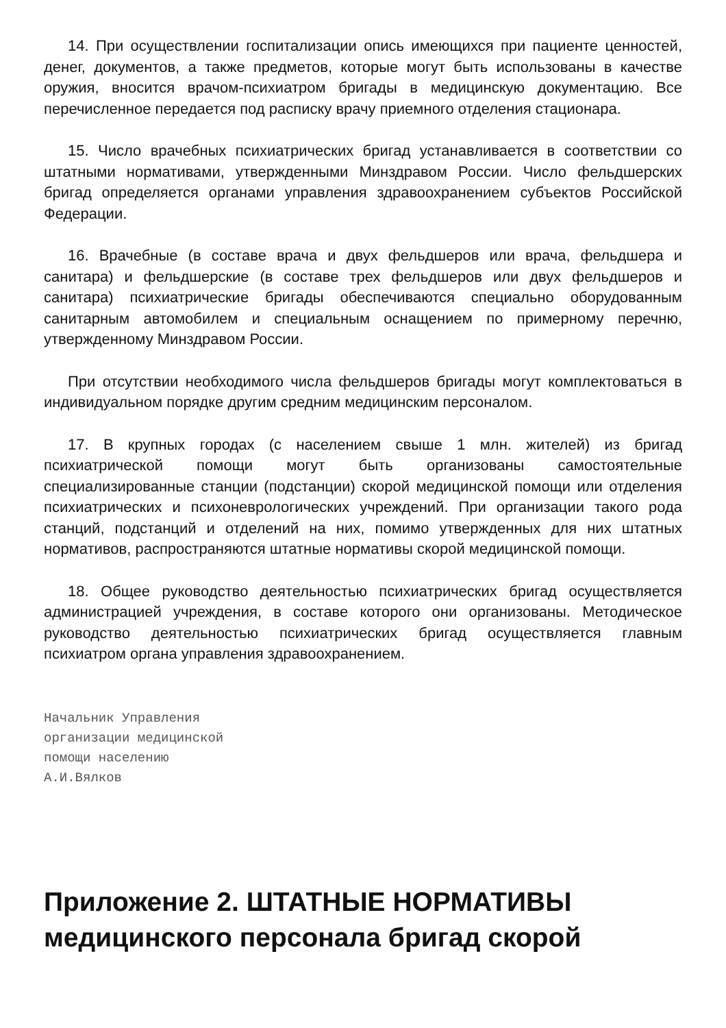14. При осуществлении госпитализации опись имеющихся при пациенте ценностей, денег, документов, а также предметов, которые могут быть использованы в качестве оружия, вносится врачом-психиатром бригады в медицинскую документацию. Все перечисленное передается под расписку врачу приемного отделения стационара.
15. Число врачебных психиатрических бригад устанавливается в соответствии со штатными нормативами, утвержденными Минздравом России. Число фельдшерских бригад определяется органами управления здравоохранением субъектов Российской Федерации.
16. Врачебные (в составе врача и двух фельдшеров или врача, фельдшера и санитара) и фельдшерские (в составе трех фельдшеров или двух фельдшеров и санитара) психиатрические бригады обеспечиваются специально оборудованным санитарным автомобилем и специальным оснащением по примерному перечню, утвержденному Минздравом России.
При отсутствии необходимого числа фельдшеров бригады могут комплектоваться в индивидуальном порядке другим средним медицинским персоналом.
17. В крупных городах (с населением свыше 1 млн. жителей) из бригад психиатрической помощи могут быть организованы самостоятельные специализированные станции (подстанции) скорой медицинской помощи или отделения психиатрических и психоневрологических учреждений. При организации такого рода станций, подстанций и отделений на них, помимо утвержденных для них штатных нормативов, распространяются штатные нормативы скорой медицинской помощи.
18. Общее руководство деятельностью психиатрических бригад осуществляется администрацией учреждения, в составе которого они организованы. Методическое руководство деятельностью психиатрических бригад осуществляется главным психиатром органа управления здравоохранением.
Начальник Управления
организации медицинской
помощи населению
А.И.Вялков
Приложение 2. ШТАТНЫЕ НОРМАТИВЫ медицинского персонала бригад скорой